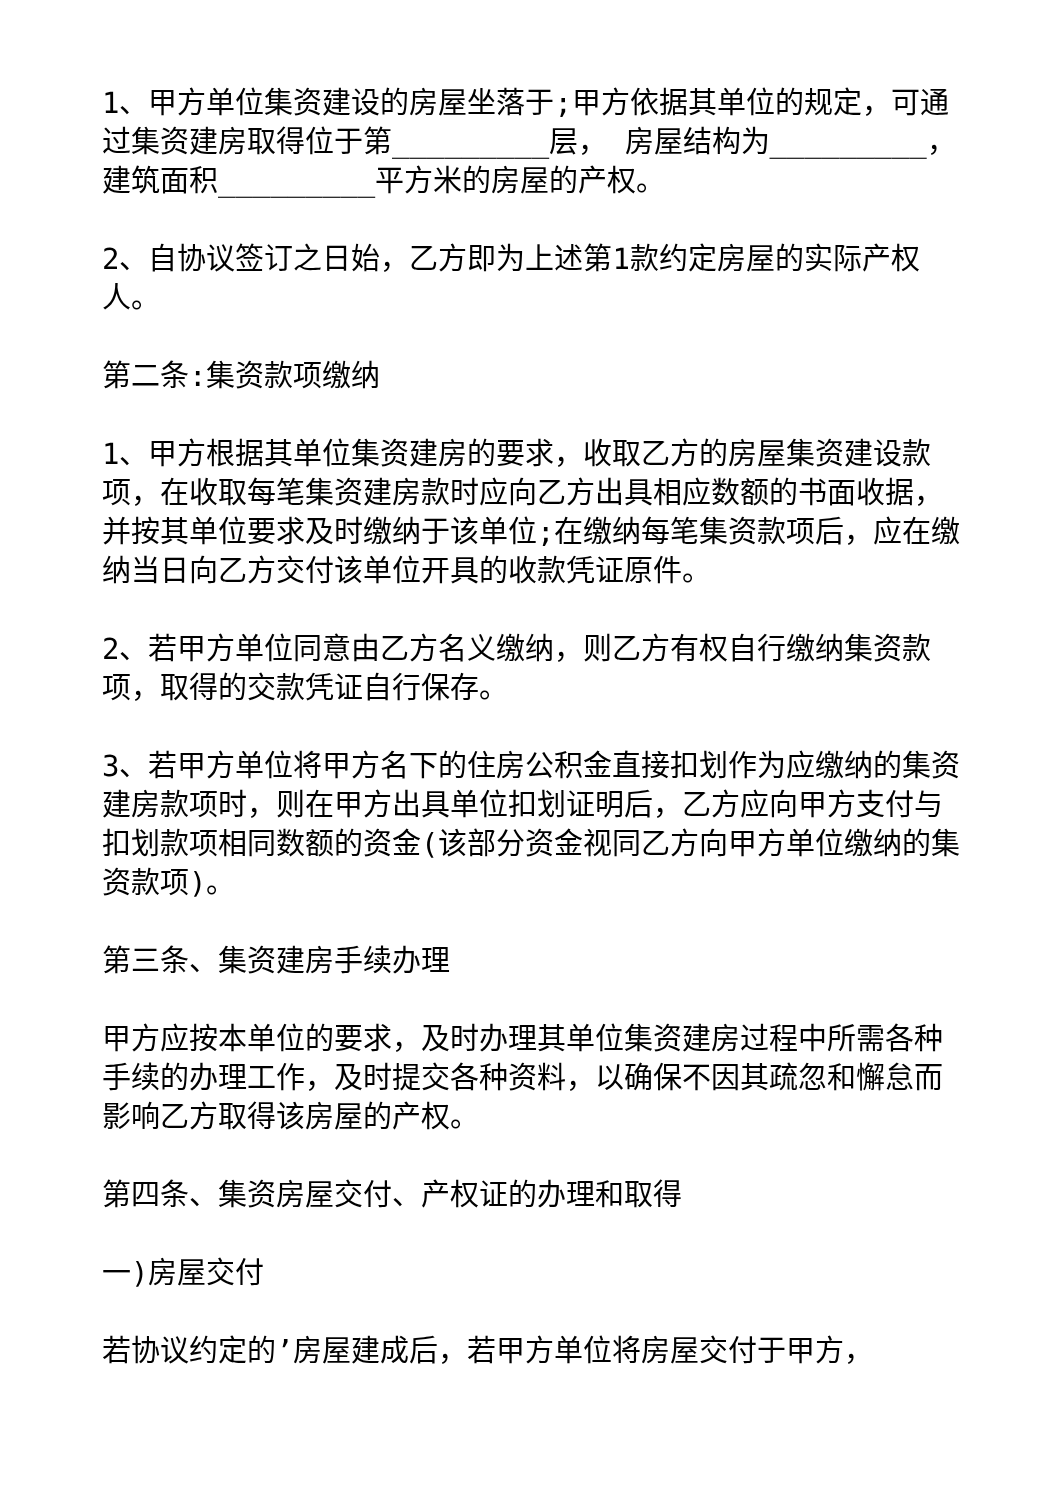1、甲方单位集资建设的房屋坐落于;甲方依据其单位的规定，可通过集资建房取得位于第_________层， 房屋结构为_________，建筑面积_________平方米的房屋的产权。
2、自协议签订之日始，乙方即为上述第1款约定房屋的实际产权人。
第二条:集资款项缴纳
1、甲方根据其单位集资建房的要求，收取乙方的房屋集资建设款项，在收取每笔集资建房款时应向乙方出具相应数额的书面收据，并按其单位要求及时缴纳于该单位;在缴纳每笔集资款项后，应在缴纳当日向乙方交付该单位开具的收款凭证原件。
2、若甲方单位同意由乙方名义缴纳，则乙方有权自行缴纳集资款项，取得的交款凭证自行保存。
3、若甲方单位将甲方名下的住房公积金直接扣划作为应缴纳的集资建房款项时，则在甲方出具单位扣划证明后，乙方应向甲方支付与扣划款项相同数额的资金(该部分资金视同乙方向甲方单位缴纳的集资款项)。
第三条、集资建房手续办理
甲方应按本单位的要求，及时办理其单位集资建房过程中所需各种手续的办理工作，及时提交各种资料，以确保不因其疏忽和懈怠而影响乙方取得该房屋的产权。
第四条、集资房屋交付、产权证的办理和取得
一)房屋交付
若协议约定的’房屋建成后，若甲方单位将房屋交付于甲方，